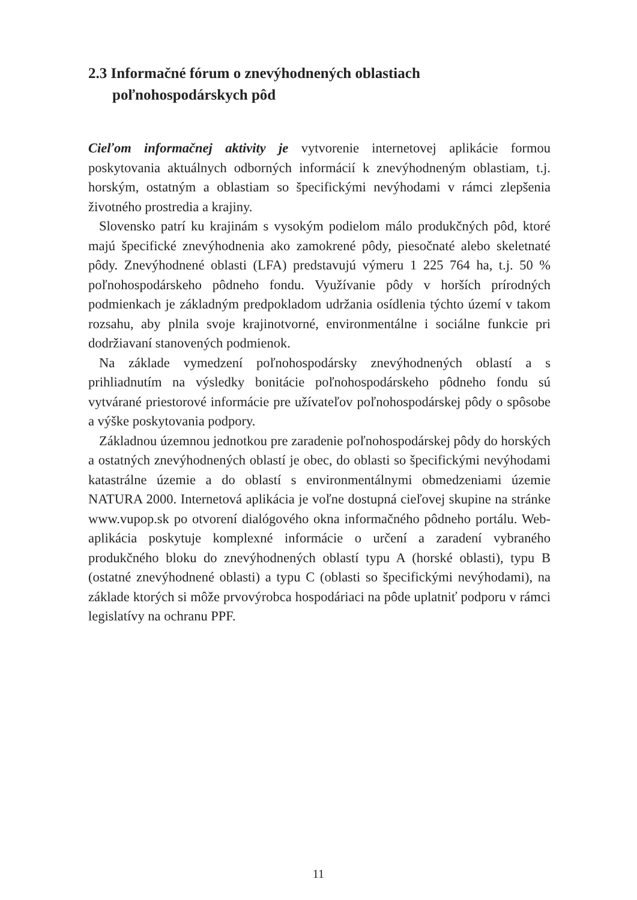2.3 Informačné fórum o znevýhodnených oblastiach poľnohospodárskych pôd
Cieľom informačnej aktivity je vytvorenie internetovej aplikácie formou poskytovania aktuálnych odborných informácií k znevýhodneným oblastiam, t.j. horským, ostatným a oblastiam so špecifickými nevýhodami v rámci zlepšenia životného prostredia a krajiny.
Slovensko patrí ku krajinám s vysokým podielom málo produkčných pôd, ktoré majú špecifické znevýhodnenia ako zamokrené pôdy, piesočnaté alebo skeletnaté pôdy. Znevýhodnené oblasti (LFA) predstavujú výmeru 1 225 764 ha, t.j. 50 % poľnohospodárskeho pôdneho fondu. Využívanie pôdy v horších prírodných podmienkach je základným predpokladom udržania osídlenia týchto území v takom rozsahu, aby plnila svoje krajinotvorné, environmentálne i sociálne funkcie pri dodržiavaní stanovených podmienok.
Na základe vymedzení poľnohospodársky znevýhodnených oblastí a s prihliadnutím na výsledky bonitácie poľnohospodárskeho pôdneho fondu sú vytvárané priestorové informácie pre užívateľov poľnohospodárskej pôdy o spôsobe a výške poskytovania podpory.
Základnou územnou jednotkou pre zaradenie poľnohospodárskej pôdy do horských a ostatných znevýhodnených oblastí je obec, do oblasti so špecifickými nevýhodami katastrálne územie a do oblastí s environmentálnymi obmedzeniami územie NATURA 2000. Internetová aplikácia je voľne dostupná cieľovej skupine na stránke www.vupop.sk po otvorení dialógového okna informačného pôdneho portálu. Web-aplikácia poskytuje komplexné informácie o určení a zaradení vybraného produkčného bloku do znevýhodnených oblastí typu A (horské oblasti), typu B (ostatné znevýhodnené oblasti) a typu C (oblasti so špecifickými nevýhodami), na základe ktorých si môže prvovýrobca hospodáriaci na pôde uplatniť podporu v rámci legislatívy na ochranu PPF.
11